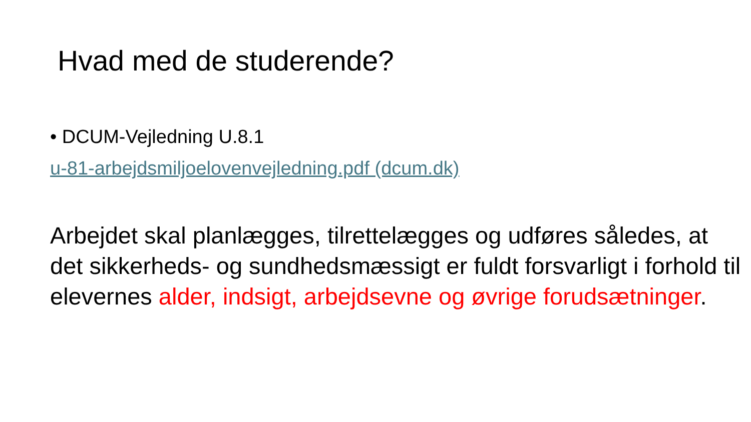Hvad med de studerende?
• DCUM-Vejledning U.8.1
u-81-arbejdsmiljoelovenvejledning.pdf (dcum.dk)
Arbejdet skal planlægges, tilrettelægges og udføres således, at det sikkerheds- og sundhedsmæssigt er fuldt forsvarligt i forhold til elevernes alder, indsigt, arbejdsevne og øvrige forudsætninger.